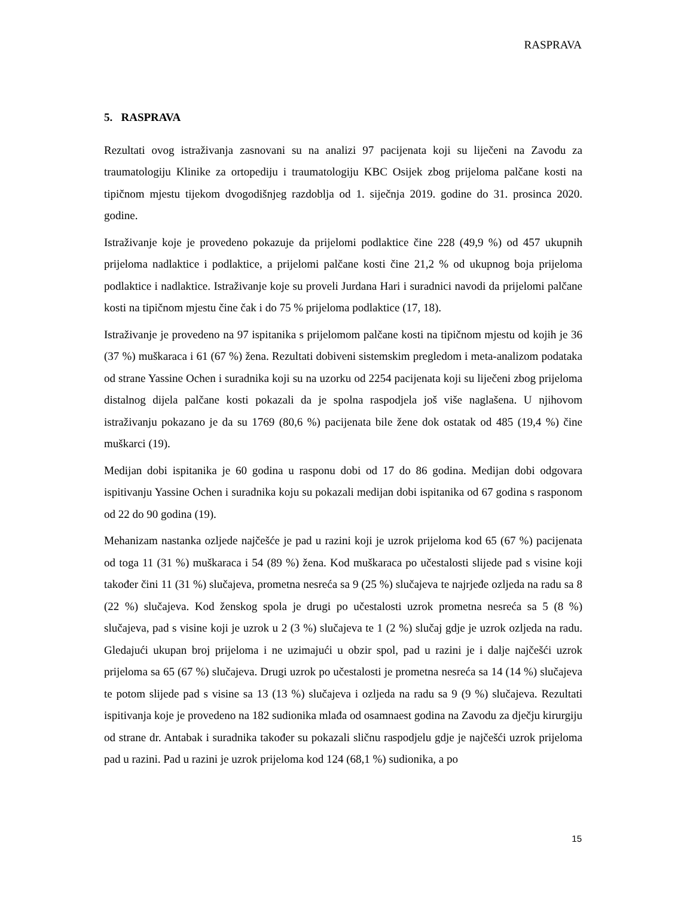RASPRAVA
5. RASPRAVA
Rezultati ovog istraživanja zasnovani su na analizi 97 pacijenata koji su liječeni na Zavodu za traumatologiju Klinike za ortopediju i traumatologiju KBC Osijek zbog prijeloma palčane kosti na tipičnom mjestu tijekom dvogodišnjeg razdoblja od 1. siječnja 2019. godine do 31. prosinca 2020. godine.
Istraživanje koje je provedeno pokazuje da prijelomi podlaktice čine 228 (49,9 %) od 457 ukupnih prijeloma nadlaktice i podlaktice, a prijelomi palčane kosti čine 21,2 % od ukupnog boja prijeloma podlaktice i nadlaktice. Istraživanje koje su proveli Jurdana Hari i suradnici navodi da prijelomi palčane kosti na tipičnom mjestu čine čak i do 75 % prijeloma podlaktice (17, 18).
Istraživanje je provedeno na 97 ispitanika s prijelomom palčane kosti na tipičnom mjestu od kojih je 36 (37 %) muškaraca i 61 (67 %) žena. Rezultati dobiveni sistemskim pregledom i meta-analizom podataka od strane Yassine Ochen i suradnika koji su na uzorku od 2254 pacijenata koji su liječeni zbog prijeloma distalnog dijela palčane kosti pokazali da je spolna raspodjela još više naglašena. U njihovom istraživanju pokazano je da su 1769 (80,6 %) pacijenata bile žene dok ostatak od 485 (19,4 %) čine muškarci (19).
Medijan dobi ispitanika je 60 godina u rasponu dobi od 17 do 86 godina. Medijan dobi odgovara ispitivanju Yassine Ochen i suradnika koju su pokazali medijan dobi ispitanika od 67 godina s rasponom od 22 do 90 godina (19).
Mehanizam nastanka ozljede najčešće je pad u razini koji je uzrok prijeloma kod 65 (67 %) pacijenata od toga 11 (31 %) muškaraca i 54 (89 %) žena. Kod muškaraca po učestalosti slijede pad s visine koji također čini 11 (31 %) slučajeva, prometna nesreća sa 9 (25 %) slučajeva te najrjeđe ozljeda na radu sa 8 (22 %) slučajeva. Kod ženskog spola je drugi po učestalosti uzrok prometna nesreća sa 5 (8 %) slučajeva, pad s visine koji je uzrok u 2 (3 %) slučajeva te 1 (2 %) slučaj gdje je uzrok ozljeda na radu. Gledajući ukupan broj prijeloma i ne uzimajući u obzir spol, pad u razini je i dalje najčešći uzrok prijeloma sa 65 (67 %) slučajeva. Drugi uzrok po učestalosti je prometna nesreća sa 14 (14 %) slučajeva te potom slijede pad s visine sa 13 (13 %) slučajeva i ozljeda na radu sa 9 (9 %) slučajeva. Rezultati ispitivanja koje je provedeno na 182 sudionika mlađa od osamnaest godina na Zavodu za dječju kirurgiju od strane dr. Antabak i suradnika također su pokazali sličnu raspodjelu gdje je najčešći uzrok prijeloma pad u razini. Pad u razini je uzrok prijeloma kod 124 (68,1 %) sudionika, a po
15